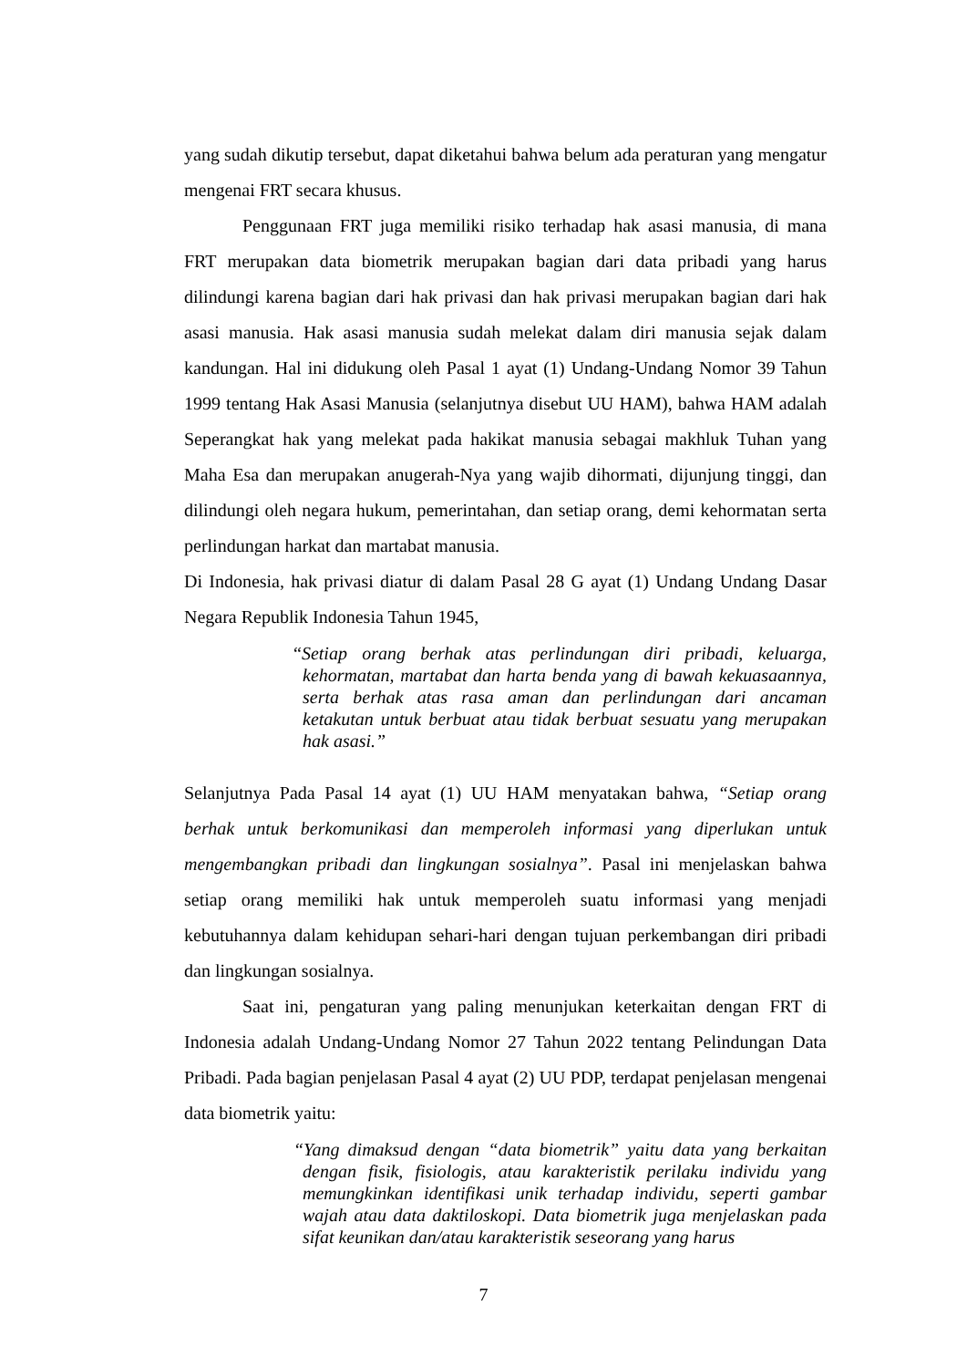yang sudah dikutip tersebut, dapat diketahui bahwa belum ada peraturan yang mengatur mengenai FRT secara khusus.
Penggunaan FRT juga memiliki risiko terhadap hak asasi manusia, di mana FRT merupakan data biometrik merupakan bagian dari data pribadi yang harus dilindungi karena bagian dari hak privasi dan hak privasi merupakan bagian dari hak asasi manusia. Hak asasi manusia sudah melekat dalam diri manusia sejak dalam kandungan. Hal ini didukung oleh Pasal 1 ayat (1) Undang-Undang Nomor 39 Tahun 1999 tentang Hak Asasi Manusia (selanjutnya disebut UU HAM), bahwa HAM adalah Seperangkat hak yang melekat pada hakikat manusia sebagai makhluk Tuhan yang Maha Esa dan merupakan anugerah-Nya yang wajib dihormati, dijunjung tinggi, dan dilindungi oleh negara hukum, pemerintahan, dan setiap orang, demi kehormatan serta perlindungan harkat dan martabat manusia.
Di Indonesia, hak privasi diatur di dalam Pasal 28 G ayat (1) Undang Undang Dasar Negara Republik Indonesia Tahun 1945,
“Setiap orang berhak atas perlindungan diri pribadi, keluarga, kehormatan, martabat dan harta benda yang di bawah kekuasaannya, serta berhak atas rasa aman dan perlindungan dari ancaman ketakutan untuk berbuat atau tidak berbuat sesuatu yang merupakan hak asasi.”
Selanjutnya Pada Pasal 14 ayat (1) UU HAM menyatakan bahwa, “Setiap orang berhak untuk berkomunikasi dan memperoleh informasi yang diperlukan untuk mengembangkan pribadi dan lingkungan sosialnya”. Pasal ini menjelaskan bahwa setiap orang memiliki hak untuk memperoleh suatu informasi yang menjadi kebutuhannya dalam kehidupan sehari-hari dengan tujuan perkembangan diri pribadi dan lingkungan sosialnya.
Saat ini, pengaturan yang paling menunjukan keterkaitan dengan FRT di Indonesia adalah Undang-Undang Nomor 27 Tahun 2022 tentang Pelindungan Data Pribadi. Pada bagian penjelasan Pasal 4 ayat (2) UU PDP, terdapat penjelasan mengenai data biometrik yaitu:
“Yang dimaksud dengan “data biometrik” yaitu data yang berkaitan dengan fisik, fisiologis, atau karakteristik perilaku individu yang memungkinkan identifikasi unik terhadap individu, seperti gambar wajah atau data daktiloskopi. Data biometrik juga menjelaskan pada sifat keunikan dan/atau karakteristik seseorang yang harus
7